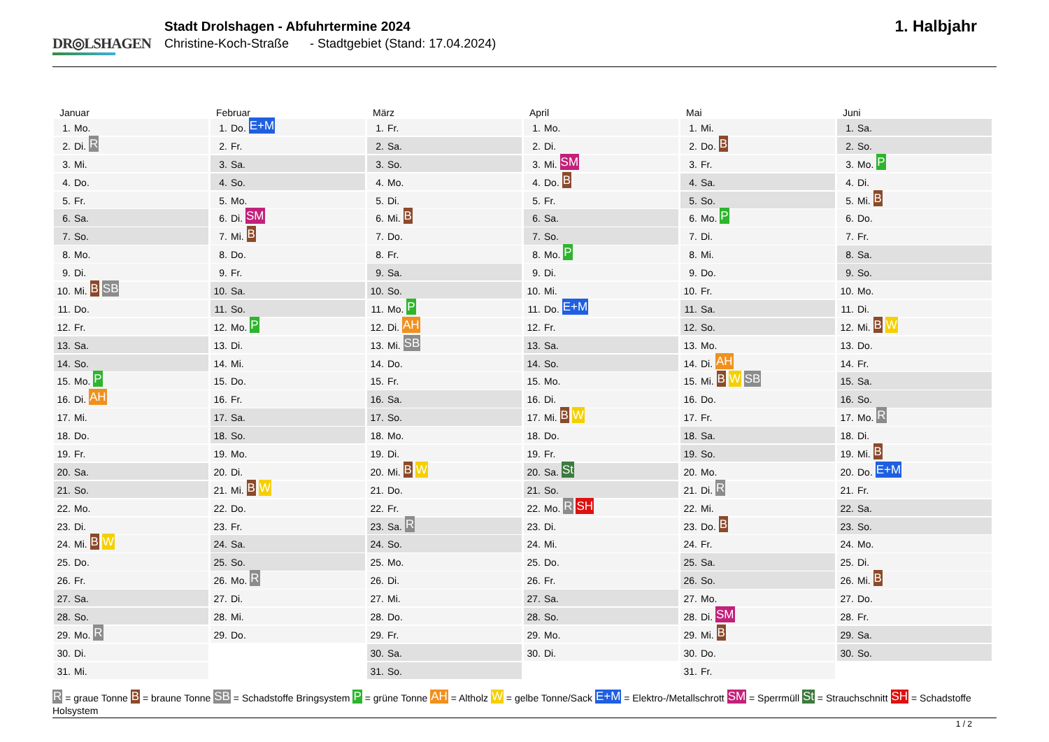DR◎LSHAGEN
Stadt Drolshagen - Abfuhrtermine 2024
Christine-Koch-Straße - Stadtgebiet (Stand: 17.04.2024)
1. Halbjahr
Januar
1. Mo.
2. Di. R
3. Mi.
4. Do.
5. Fr.
6. Sa.
7. So.
8. Mo.
9. Di.
10. Mi. B SB
11. Do.
12. Fr.
13. Sa.
14. So.
15. Mo. P
16. Di. AH
17. Mi.
18. Do.
19. Fr.
20. Sa.
21. So.
22. Mo.
23. Di.
24. Mi. B W
25. Do.
26. Fr.
27. Sa.
28. So.
29. Mo. R
30. Di.
31. Mi.
Februar
1. Do. E+M
2. Fr.
3. Sa.
4. So.
5. Mo.
6. Di. SM
7. Mi. B
8. Do.
9. Fr.
10. Sa.
11. So.
12. Mo. P
13. Di.
14. Mi.
15. Do.
16. Fr.
17. Sa.
18. So.
19. Mo.
20. Di.
21. Mi. B W
22. Do.
23. Fr.
24. Sa.
25. So.
26. Mo. R
27. Di.
28. Mi.
29. Do.
März
1. Fr.
2. Sa.
3. So.
4. Mo.
5. Di.
6. Mi. B
7. Do.
8. Fr.
9. Sa.
10. So.
11. Mo. P
12. Di. AH
13. Mi. SB
14. Do.
15. Fr.
16. Sa.
17. So.
18. Mo.
19. Di.
20. Mi. B W
21. Do.
22. Fr.
23. Sa. R
24. So.
25. Mo.
26. Di.
27. Mi.
28. Do.
29. Fr.
30. Sa.
31. So.
April
1. Mo.
2. Di.
3. Mi. SM
4. Do. B
5. Fr.
6. Sa.
7. So.
8. Mo. P
9. Di.
10. Mi.
11. Do. E+M
12. Fr.
13. Sa.
14. So.
15. Mo.
16. Di.
17. Mi. B W
18. Do.
19. Fr.
20. Sa. St
21. So.
22. Mo. R SH
23. Di.
24. Mi.
25. Do.
26. Fr.
27. Sa.
28. So.
29. Mo.
30. Di.
Mai
1. Mi.
2. Do. B
3. Fr.
4. Sa.
5. So.
6. Mo. P
7. Di.
8. Mi.
9. Do.
10. Fr.
11. Sa.
12. So.
13. Mo.
14. Di. AH
15. Mi. B W SB
16. Do.
17. Fr.
18. Sa.
19. So.
20. Mo.
21. Di. R
22. Mi.
23. Do. B
24. Fr.
25. Sa.
26. So.
27. Mo.
28. Di. SM
29. Mi. B
30. Do.
31. Fr.
Juni
1. Sa.
2. So.
3. Mo. P
4. Di.
5. Mi. B
6. Do.
7. Fr.
8. Sa.
9. So.
10. Mo.
11. Di.
12. Mi. B W
13. Do.
14. Fr.
15. Sa.
16. So.
17. Mo. R
18. Di.
19. Mi. B
20. Do. E+M
21. Fr.
22. Sa.
23. So.
24. Mo.
25. Di.
26. Mi. B
27. Do.
28. Fr.
29. Sa.
30. So.
R = graue Tonne B = braune Tonne SB = Schadstoffe Bringsystem P = grüne Tonne AH = Altholz W = gelbe Tonne/Sack E+M = Elektro-/Metallschrott SM = Sperrmüll St = Strauchschnitt SH = Schadstoffe Holsystem
1 / 2